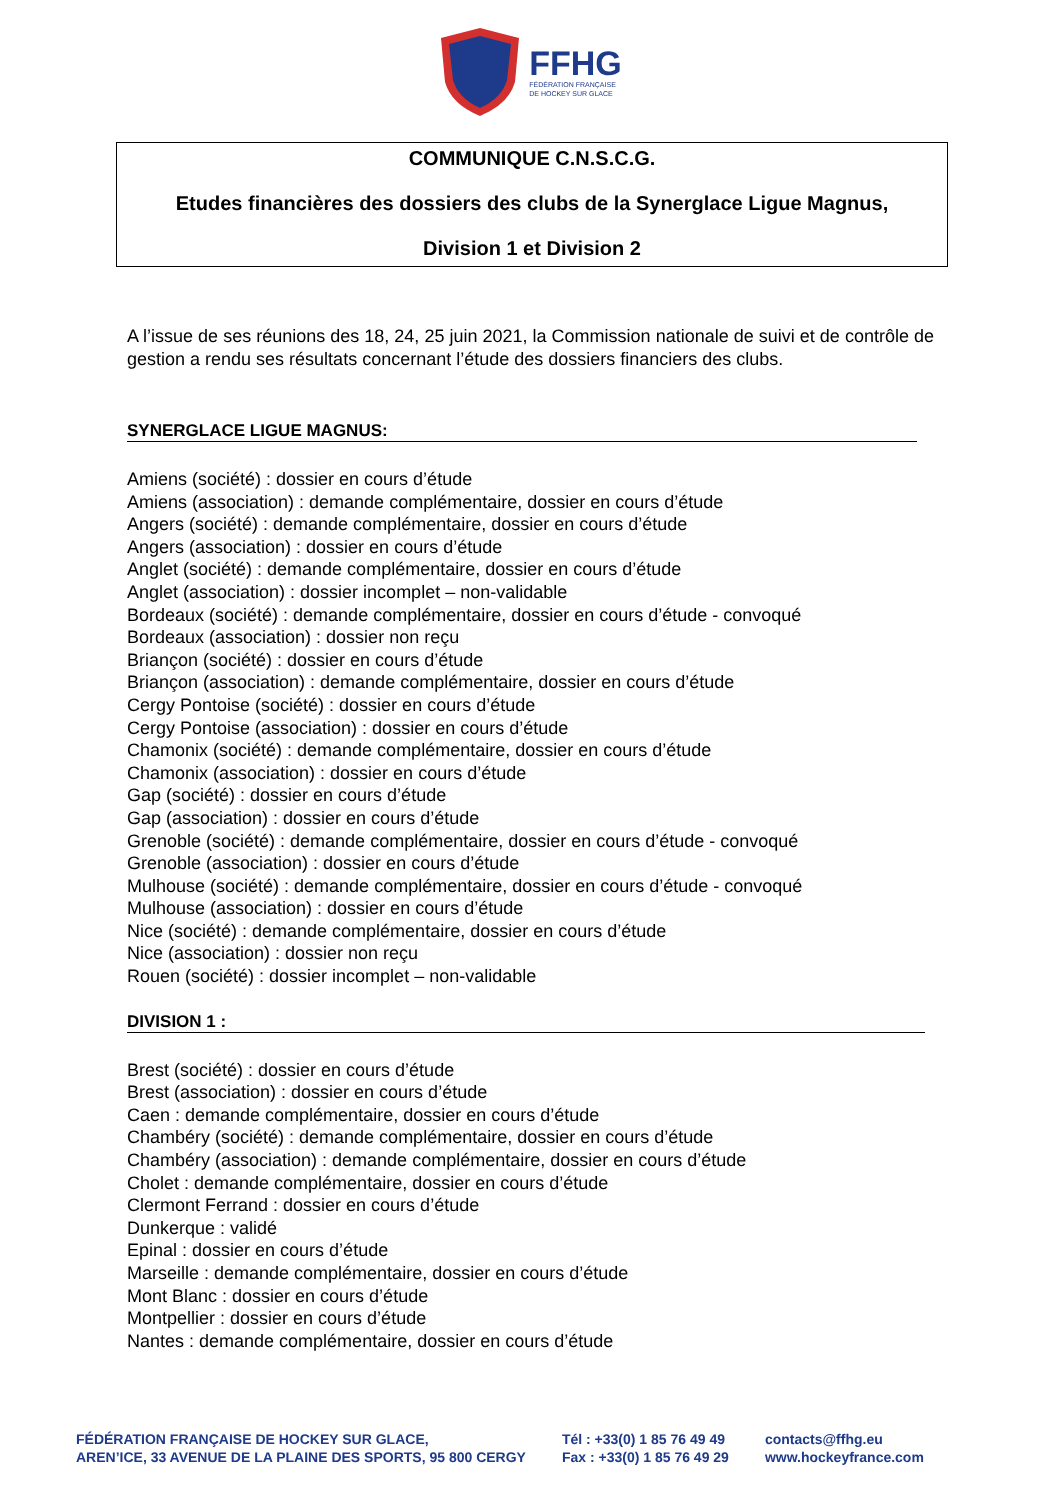FFHG
FÉDÉRATION FRANÇAISE
DE HOCKEY SUR GLACE
COMMUNIQUE C.N.S.C.G.
Etudes financières des dossiers des clubs de la Synerglace Ligue Magnus,
Division 1 et Division 2
A l’issue de ses réunions des 18, 24, 25 juin 2021, la Commission nationale de suivi et de contrôle de gestion a rendu ses résultats concernant l’étude des dossiers financiers des clubs.
SYNERGLACE LIGUE MAGNUS:
Amiens (société) : dossier en cours d’étude
Amiens (association) : demande complémentaire, dossier en cours d’étude
Angers (société) : demande complémentaire, dossier en cours d’étude
Angers (association) : dossier en cours d’étude
Anglet (société) : demande complémentaire, dossier en cours d’étude
Anglet (association) : dossier incomplet – non-validable
Bordeaux (société) : demande complémentaire, dossier en cours d’étude - convoqué
Bordeaux (association) : dossier non reçu
Briançon (société) : dossier en cours d’étude
Briançon (association) : demande complémentaire, dossier en cours d’étude
Cergy Pontoise (société) : dossier en cours d’étude
Cergy Pontoise (association) : dossier en cours d’étude
Chamonix (société) : demande complémentaire, dossier en cours d’étude
Chamonix (association) : dossier en cours d’étude
Gap (société) : dossier en cours d’étude
Gap (association) : dossier en cours d’étude
Grenoble (société) : demande complémentaire, dossier en cours d’étude - convoqué
Grenoble (association) : dossier en cours d’étude
Mulhouse (société) : demande complémentaire, dossier en cours d’étude - convoqué
Mulhouse (association) : dossier en cours d’étude
Nice (société) : demande complémentaire, dossier en cours d’étude
Nice (association) : dossier non reçu
Rouen (société) : dossier incomplet – non-validable
DIVISION 1 :
Brest (société) : dossier en cours d’étude
Brest (association) : dossier en cours d’étude
Caen : demande complémentaire, dossier en cours d’étude
Chambéry (société) : demande complémentaire, dossier en cours d’étude
Chambéry (association) : demande complémentaire, dossier en cours d’étude
Cholet : demande complémentaire, dossier en cours d’étude
Clermont Ferrand : dossier en cours d’étude
Dunkerque : validé
Epinal : dossier en cours d’étude
Marseille : demande complémentaire, dossier en cours d’étude
Mont Blanc : dossier en cours d’étude
Montpellier : dossier en cours d’étude
Nantes : demande complémentaire, dossier en cours d’étude
FÉDÉRATION FRANÇAISE DE HOCKEY SUR GLACE,
AREN’ICE, 33 AVENUE DE LA PLAINE DES SPORTS, 95 800 CERGY
Tél : +33(0) 1 85 76 49 49
Fax : +33(0) 1 85 76 49 29
contacts@ffhg.eu
www.hockeyfrance.com